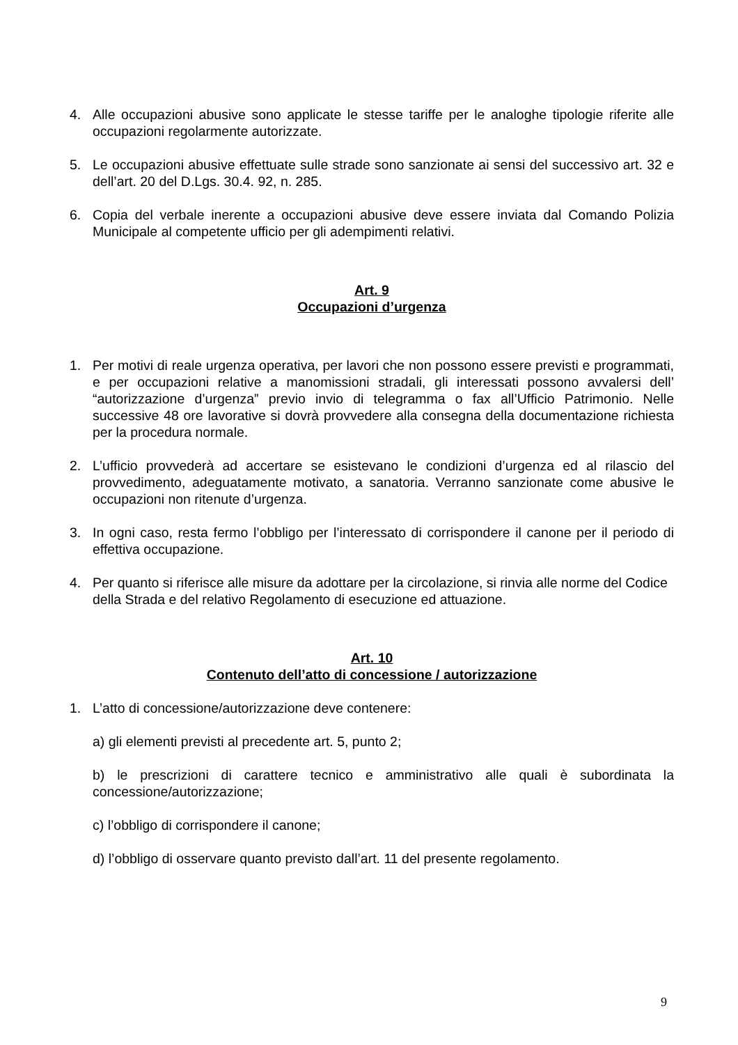4. Alle occupazioni abusive sono applicate le stesse tariffe per le analoghe tipologie riferite alle occupazioni regolarmente autorizzate.
5. Le occupazioni abusive effettuate sulle strade sono sanzionate ai sensi del successivo art. 32 e dell’art. 20 del D.Lgs. 30.4. 92, n. 285.
6. Copia del verbale inerente a occupazioni abusive deve essere inviata dal Comando Polizia Municipale al competente ufficio per gli adempimenti relativi.
Art. 9
Occupazioni d’urgenza
1. Per motivi di reale urgenza operativa, per lavori che non possono essere previsti e programmati, e per occupazioni relative a manomissioni stradali, gli interessati possono avvalersi dell’ “autorizzazione d’urgenza” previo invio di telegramma o fax all’Ufficio Patrimonio. Nelle successive 48 ore lavorative si dovrà provvedere alla consegna della documentazione richiesta per la procedura normale.
2. L’ufficio provvederà ad accertare se esistevano le condizioni d’urgenza ed al rilascio del provvedimento, adeguatamente motivato, a sanatoria. Verranno sanzionate come abusive le occupazioni non ritenute d’urgenza.
3. In ogni caso, resta fermo l’obbligo per l’interessato di corrispondere il canone per il periodo di effettiva occupazione.
4. Per quanto si riferisce alle misure da adottare per la circolazione, si rinvia alle norme del Codice della Strada e del relativo Regolamento di esecuzione ed attuazione.
Art. 10
Contenuto dell’atto di concessione / autorizzazione
1. L’atto di concessione/autorizzazione deve contenere:
a) gli elementi previsti al precedente art. 5, punto 2;
b) le prescrizioni di carattere tecnico e amministrativo alle quali è subordinata la concessione/autorizzazione;
c) l’obbligo di corrispondere il canone;
d) l’obbligo di osservare quanto previsto dall’art. 11 del presente regolamento.
9